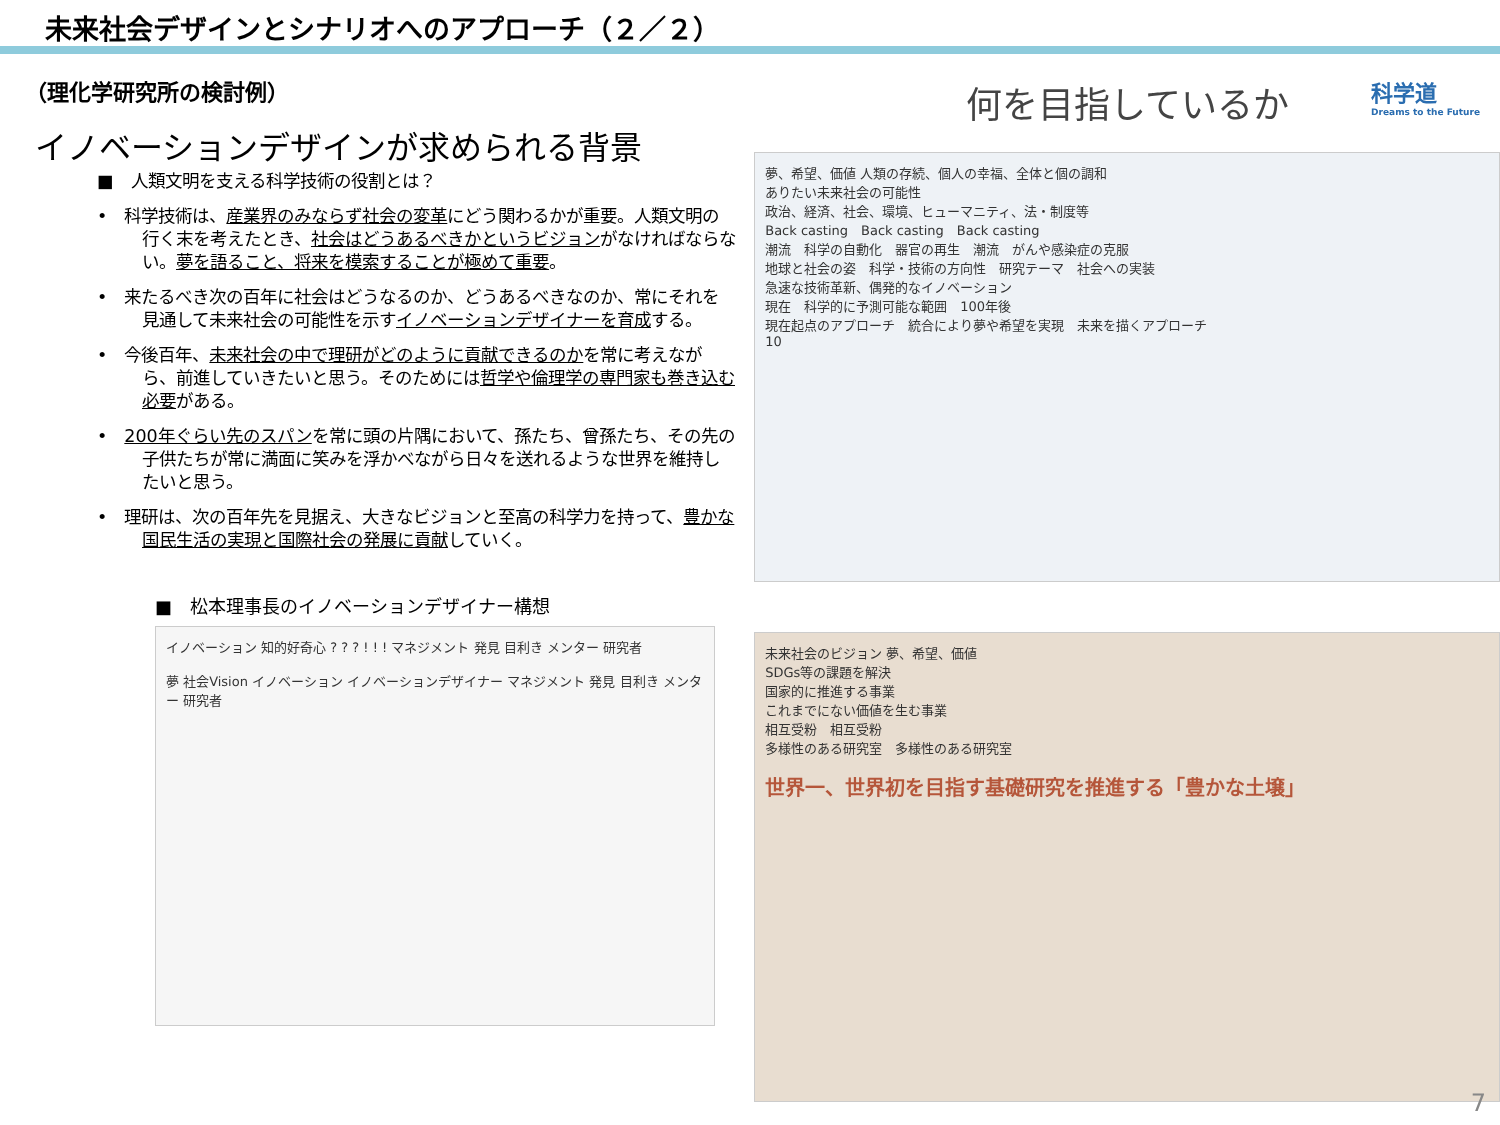未来社会デザインとシナリオへのアプローチ（２／２）
（理化学研究所の検討例）
イノベーションデザインが求められる背景
■　人類文明を支える科学技術の役割とは？
•　科学技術は、産業界のみならず社会の変革にどう関わるかが重要。人類文明の行く末を考えたとき、社会はどうあるべきかというビジョンがなければならない。夢を語ること、将来を模索することが極めて重要。
•　来たるべき次の百年に社会はどうなるのか、どうあるべきなのか、常にそれを見通して未来社会の可能性を示すイノベーションデザイナーを育成する。
•　今後百年、未来社会の中で理研がどのように貢献できるのかを常に考えながら、前進していきたいと思う。そのためには哲学や倫理学の専門家も巻き込む必要がある。
•　200年ぐらい先のスパンを常に頭の片隅において、孫たち、曾孫たち、その先の子供たちが常に満面に笑みを浮かべながら日々を送れるような世界を維持したいと思う。
•　理研は、次の百年先を見据え、大きなビジョンと至高の科学力を持って、豊かな国民生活の実現と国際社会の発展に貢献していく。
■　松本理事長のイノベーションデザイナー構想
イノベーション 知的好奇心 ? ? ? ! ! ! マネジメント 発見 目利き メンター 研究者
夢 社会Vision イノベーション イノベーションデザイナー マネジメント 発見 目利き メンター 研究者
何を目指しているか
夢、希望、価値 人類の存続、個人の幸福、全体と個の調和
ありたい未来社会の可能性
政治、経済、社会、環境、ヒューマニティ、法・制度等
Back casting　Back casting　Back casting
潮流　科学の自動化　器官の再生　潮流　がんや感染症の克服
地球と社会の姿　科学・技術の方向性　研究テーマ　社会への実装
急速な技術革新、偶発的なイノベーション
現在　科学的に予測可能な範囲　100年後
現在起点のアプローチ　統合により夢や希望を実現　未来を描くアプローチ
10
未来社会のビジョン 夢、希望、価値
SDGs等の課題を解決
国家的に推進する事業
これまでにない価値を生む事業
相互受粉　相互受粉
多様性のある研究室　多様性のある研究室
世界一、世界初を目指す基礎研究を推進する「豊かな土壌」
科学道
Dreams to the Future
7